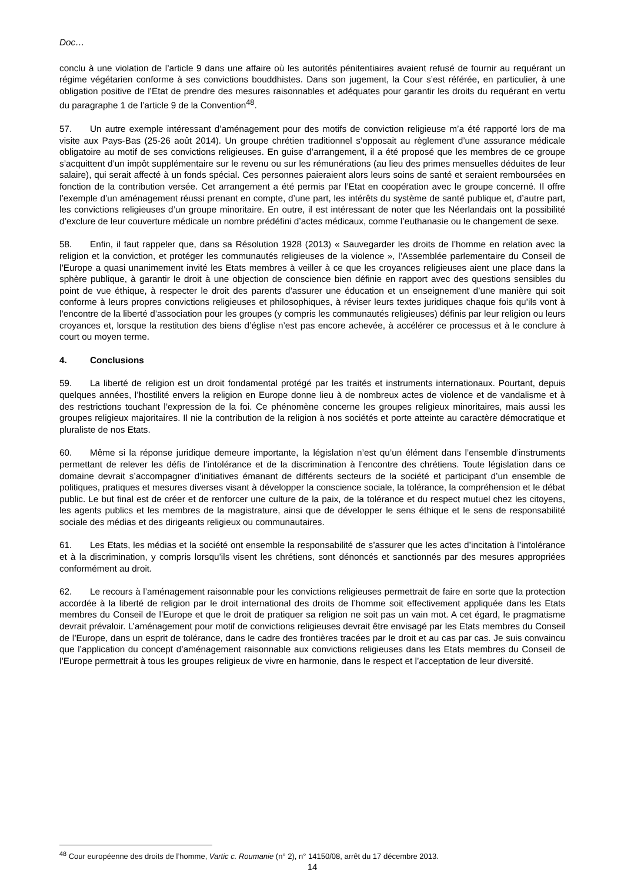Doc…
conclu à une violation de l’article 9 dans une affaire où les autorités pénitentiaires avaient refusé de fournir au requérant un régime végétarien conforme à ses convictions bouddhistes. Dans son jugement, la Cour s’est référée, en particulier, à une obligation positive de l’Etat de prendre des mesures raisonnables et adéquates pour garantir les droits du requérant en vertu du paragraphe 1 de l’article 9 de la Convention<sup>48</sup>.
57. Un autre exemple intéressant d’aménagement pour des motifs de conviction religieuse m’a été rapporté lors de ma visite aux Pays-Bas (25-26 août 2014). Un groupe chrétien traditionnel s’opposait au règlement d’une assurance médicale obligatoire au motif de ses convictions religieuses. En guise d’arrangement, il a été proposé que les membres de ce groupe s’acquittent d’un impôt supplémentaire sur le revenu ou sur les rémunérations (au lieu des primes mensuelles déduites de leur salaire), qui serait affecté à un fonds spécial. Ces personnes paieraient alors leurs soins de santé et seraient remboursées en fonction de la contribution versée. Cet arrangement a été permis par l’Etat en coopération avec le groupe concerné. Il offre l’exemple d’un aménagement réussi prenant en compte, d’une part, les intérêts du système de santé publique et, d’autre part, les convictions religieuses d’un groupe minoritaire. En outre, il est intéressant de noter que les Néerlandais ont la possibilité d’exclure de leur couverture médicale un nombre prédéfini d’actes médicaux, comme l’euthanasie ou le changement de sexe.
58. Enfin, il faut rappeler que, dans sa Résolution 1928 (2013) « Sauvegarder les droits de l’homme en relation avec la religion et la conviction, et protéger les communautés religieuses de la violence », l’Assemblée parlementaire du Conseil de l’Europe a quasi unanimement invité les Etats membres à veiller à ce que les croyances religieuses aient une place dans la sphère publique, à garantir le droit à une objection de conscience bien définie en rapport avec des questions sensibles du point de vue éthique, à respecter le droit des parents d’assurer une éducation et un enseignement d’une manière qui soit conforme à leurs propres convictions religieuses et philosophiques, à réviser leurs textes juridiques chaque fois qu’ils vont à l’encontre de la liberté d’association pour les groupes (y compris les communautés religieuses) définis par leur religion ou leurs croyances et, lorsque la restitution des biens d’église n’est pas encore achevée, à accélérer ce processus et à le conclure à court ou moyen terme.
4. Conclusions
59. La liberté de religion est un droit fondamental protégé par les traités et instruments internationaux. Pourtant, depuis quelques années, l’hostilité envers la religion en Europe donne lieu à de nombreux actes de violence et de vandalisme et à des restrictions touchant l’expression de la foi. Ce phénomène concerne les groupes religieux minoritaires, mais aussi les groupes religieux majoritaires. Il nie la contribution de la religion à nos sociétés et porte atteinte au caractère démocratique et pluraliste de nos Etats.
60. Même si la réponse juridique demeure importante, la législation n’est qu’un élément dans l’ensemble d’instruments permettant de relever les défis de l’intolérance et de la discrimination à l’encontre des chrétiens. Toute législation dans ce domaine devrait s’accompagner d’initiatives émanant de différents secteurs de la société et participant d’un ensemble de politiques, pratiques et mesures diverses visant à développer la conscience sociale, la tolérance, la compréhension et le débat public. Le but final est de créer et de renforcer une culture de la paix, de la tolérance et du respect mutuel chez les citoyens, les agents publics et les membres de la magistrature, ainsi que de développer le sens éthique et le sens de responsabilité sociale des médias et des dirigeants religieux ou communautaires.
61. Les Etats, les médias et la société ont ensemble la responsabilité de s’assurer que les actes d’incitation à l’intolérance et à la discrimination, y compris lorsqu’ils visent les chrétiens, sont dénoncés et sanctionnés par des mesures appropriées conformément au droit.
62. Le recours à l’aménagement raisonnable pour les convictions religieuses permettrait de faire en sorte que la protection accordée à la liberté de religion par le droit international des droits de l’homme soit effectivement appliquée dans les Etats membres du Conseil de l’Europe et que le droit de pratiquer sa religion ne soit pas un vain mot. A cet égard, le pragmatisme devrait prévaloir. L’aménagement pour motif de convictions religieuses devrait être envisagé par les Etats membres du Conseil de l’Europe, dans un esprit de tolérance, dans le cadre des frontières tracées par le droit et au cas par cas. Je suis convaincu que l’application du concept d’aménagement raisonnable aux convictions religieuses dans les Etats membres du Conseil de l’Europe permettrait à tous les groupes religieux de vivre en harmonie, dans le respect et l’acceptation de leur diversité.
<sup>48</sup> Cour européenne des droits de l’homme, Vartic c. Roumanie (n° 2), n° 14150/08, arrêt du 17 décembre 2013.
14